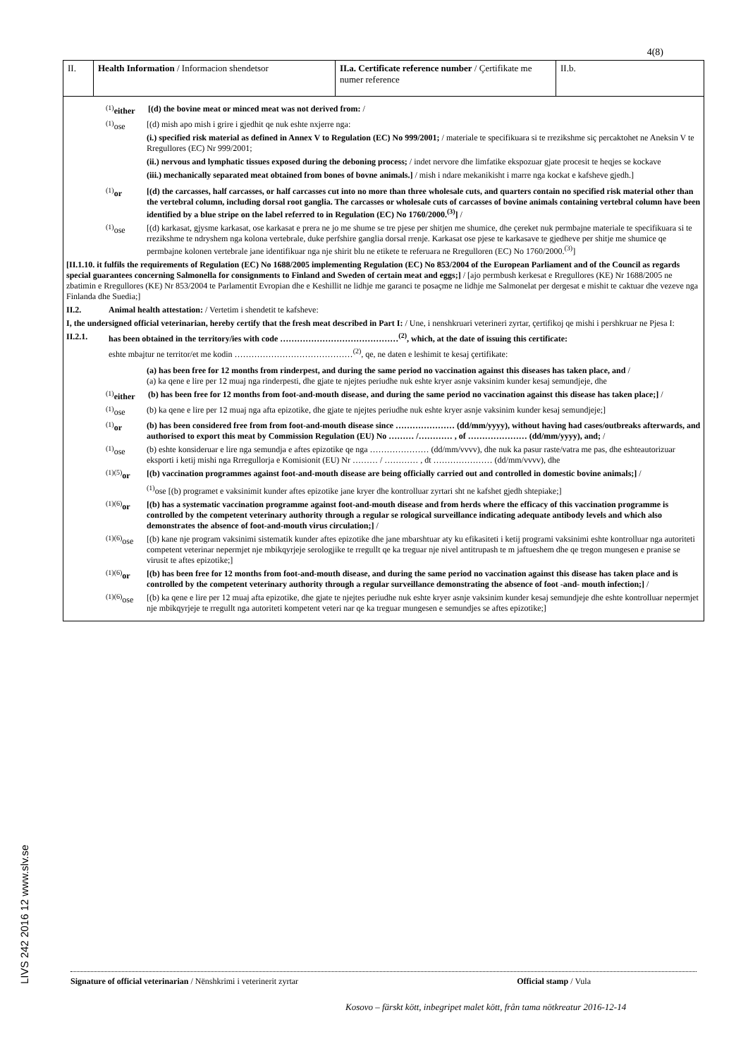LIVS 242 2016 12 www.slv.se
4(8)
| II. | Health Information / Informacion shendetsor | II.a. Certificate reference number / Çertifikate me numer reference | II.b. |
<sup>(1)</sup> either
[(d) the bovine meat or minced meat was not derived from: /
<sup>(1)</sup> ose [(d) mish apo mish i grire i gjedhit qe nuk eshte nxjerre nga:
(i.) specified risk material as defined in Annex V to Regulation (EC) No 999/2001; / materiale te specifikuara si te rrezikshme siç percaktohet ne Aneksin V te Rregullores (EC) Nr 999/2001;
(ii.) nervous and lymphatic tissues exposed during the deboning process; / indet nervore dhe limfatike ekspozuar gjate procesit te heqjes se kockave
(iii.) mechanically separated meat obtained from bones of bovne animals.] / mish i ndare mekanikisht i marre nga kockat e kafsheve gjedh.]
<sup>(1)</sup> or [(d) the carcasses, half carcasses, or half carcasses cut into no more than three wholesale cuts, and quarters contain no specified risk material other than the vertebral column, including dorsal root ganglia. The carcasses or wholesale cuts of carcasses of bovine animals containing vertebral column have been identified by a blue stripe on the label referred to in Regulation (EC) No 1760/2000.<sup>(3)</sup>] /
<sup>(1)</sup> ose [(d) karkasat, gjysme karkasat, ose karkasat e prera ne jo me shume se tre pjese per shitjen me shumice, dhe çereket nuk permbajne materiale te specifikuara si te rrezikshme te ndryshem nga kolona vertebrale, duke perfshire ganglia dorsal rrenje. Karkasat ose pjese te karkasave te gjedheve per shitje me shumice qe permbajne kolonen vertebrale jane identifikuar nga nje shirit blu ne etikete te referuara ne Rregulloren (EC) No 1760/2000.<sup>(3)</sup>]
[II.1.10. it fulfils the requirements of Regulation (EC) No 1688/2005 implementing Regulation (EC) No 853/2004 of the European Parliament and of the Council as regards special guarantees concerning Salmonella for consignments to Finland and Sweden of certain meat and eggs;] / [ajo permbush kerkesat e Rregullores (KE) Nr 1688/2005 ne zbatimin e Rregullores (KE) Nr 853/2004 te Parlamentit Evropian dhe e Keshillit ne lidhje me garanci te posaçme ne lidhje me Salmonelat per dergesat e mishit te caktuar dhe vezeve nga Finlanda dhe Suedia;]
II.2. Animal health attestation: / Vertetim i shendetit te kafsheve:
I, the undersigned official veterinarian, hereby certify that the fresh meat described in Part I: / Une, i nenshkruari veterineri zyrtar, çertifikoj qe mishi i pershkruar ne Pjesa I:
II.2.1. has been obtained in the territory/ies with code ……………………………………<sup>(2)</sup>, which, at the date of issuing this certificate:
eshte mbajtur ne territor/et me kodin ……………………………………<sup>(2)</sup>, qe, ne daten e leshimit te kesaj çertifikate:
(a) has been free for 12 months from rinderpest, and during the same period no vaccination against this diseases has taken place, and /
(a) ka qene e lire per 12 muaj nga rinderpesti, dhe gjate te njejtes periudhe nuk eshte kryer asnje vaksinim kunder kesaj semundjeje, dhe
<sup>(1)</sup> either
(b) has been free for 12 months from foot-and-mouth disease, and during the same period no vaccination against this disease has taken place;] /
<sup>(1)</sup> ose (b) ka qene e lire per 12 muaj nga afta epizotike, dhe gjate te njejtes periudhe nuk eshte kryer asnje vaksinim kunder kesaj semundjeje;]
<sup>(1)</sup> or (b) has been considered free from from foot-and-mouth disease since ………………… (dd/mm/yyyy), without having had cases/outbreaks afterwards, and authorised to export this meat by Commission Regulation (EU) No ……… /………… , of ………………… (dd/mm/yyyy), and; /
<sup>(1)</sup> ose (b) eshte konsideruar e lire nga semundja e aftes epizotike qe nga ………………… (dd/mm/vvvv), dhe nuk ka pasur raste/vatra me pas, dhe eshteautorizuar eksporti i ketij mishi nga Rrregullorja e Komisionit (EU) Nr ……… / ………… , dt ………………… (dd/mm/vvvv), dhe
<sup>(1)(5)</sup>or [(b) vaccination programmes against foot-and-mouth disease are being officially carried out and controlled in domestic bovine animals;] /
<sup>(1)</sup> ose [(b) programet e vaksinimit kunder aftes epizotike jane kryer dhe kontrolluar zyrtari sht ne kafshet gjedh shtepiake;]
<sup>(1)(6)</sup>or [(b) has a systematic vaccination programme against foot-and-mouth disease and from herds where the efficacy of this vaccination programme is controlled by the competent veterinary authority through a regular se rological surveillance indicating adequate antibody levels and which also demonstrates the absence of foot-and-mouth virus circulation;] /
<sup>(1)(6)</sup>ose
[(b) kane nje program vaksinimi sistematik kunder aftes epizotike dhe jane mbarshtuar aty ku efikasiteti i ketij programi vaksinimi eshte kontrolluar nga autoriteti competent veterinar nepermjet nje mbikqyrjeje serologjike te rregullt qe ka treguar nje nivel antitrupash te m jaftueshem dhe qe tregon mungesen e pranise se virusit te aftes epizotike;]
<sup>(1)(6)</sup>or [(b) has been free for 12 months from foot-and-mouth disease, and during the same period no vaccination against this disease has taken place and is controlled by the competent veterinary authority through a regular surveillance demonstrating the absence of foot -and- mouth infection;] /
<sup>(1)(6)</sup>ose
[(b) ka qene e lire per 12 muaj afta epizotike, dhe gjate te njejtes periudhe nuk eshte kryer asnje vaksinim kunder kesaj semundjeje dhe eshte kontrolluar nepermjet nje mbikqyrjeje te rregullt nga autoriteti kompetent veteri nar qe ka treguar mungesen e semundjes se aftes epizotike;]
Signature of official veterinarian / Nënshkrimi i veterinerit zyrtar Official stamp / Vula
Kosovo – färskt kött, inbegripet malet kött, från tama nötkreatur 2016-12-14